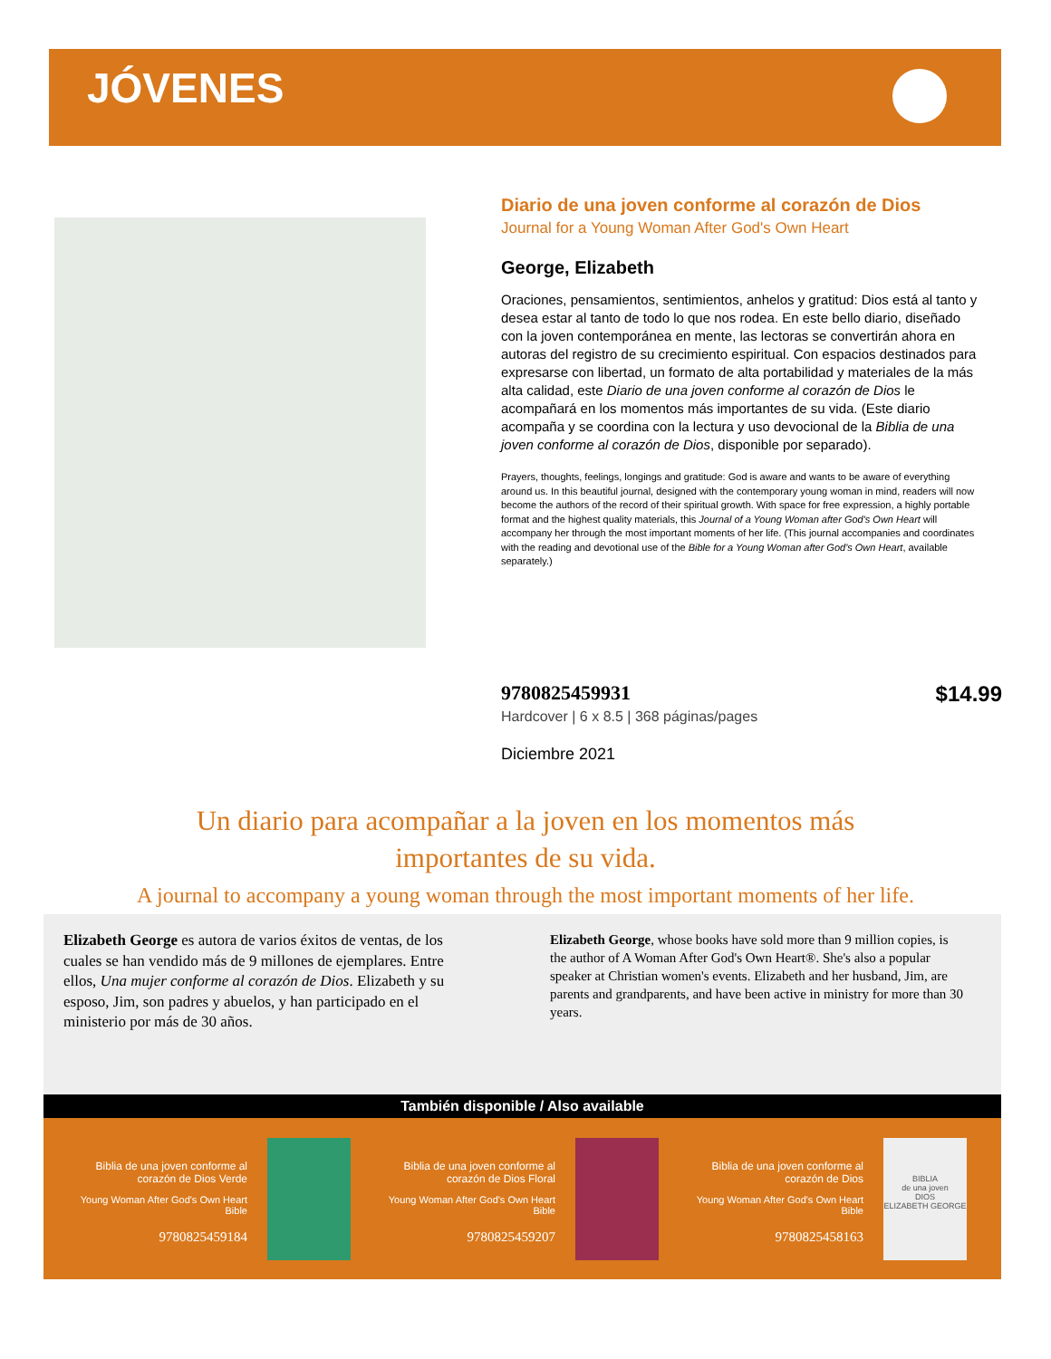JÓVENES
Diario de una joven conforme al corazón de Dios
Journal for a Young Woman After God's Own Heart
George, Elizabeth
Oraciones, pensamientos, sentimientos, anhelos y gratitud: Dios está al tanto y desea estar al tanto de todo lo que nos rodea. En este bello diario, diseñado con la joven contemporánea en mente, las lectoras se convertirán ahora en autoras del registro de su crecimiento espiritual. Con espacios destinados para expresarse con libertad, un formato de alta portabilidad y materiales de la más alta calidad, este Diario de una joven conforme al corazón de Dios le acompañará en los momentos más importantes de su vida. (Este diario acompaña y se coordina con la lectura y uso devocional de la Biblia de una joven conforme al corazón de Dios, disponible por separado).
Prayers, thoughts, feelings, longings and gratitude: God is aware and wants to be aware of everything around us. In this beautiful journal, designed with the contemporary young woman in mind, readers will now become the authors of the record of their spiritual growth. With space for free expression, a highly portable format and the highest quality materials, this Journal of a Young Woman after God's Own Heart will accompany her through the most important moments of her life. (This journal accompanies and coordinates with the reading and devotional use of the Bible for a Young Woman after God's Own Heart, available separately.)
$14.99 9780825459931
Hardcover | 6 x 8.5 | 368 páginas/pages
Diciembre 2021
Un diario para acompañar a la joven en los momentos más
importantes de su vida.
A journal to accompany a young woman through the most important moments of her life.
Elizabeth George es autora de varios éxitos de ventas, de los cuales se han vendido más de 9 millones de ejemplares. Entre ellos, Una mujer conforme al corazón de Dios. Elizabeth y su esposo, Jim, son padres y abuelos, y han participado en el ministerio por más de 30 años.
Elizabeth George, whose books have sold more than 9 million copies, is the author of A Woman After God's Own Heart®. She's also a popular speaker at Christian women's events. Elizabeth and her husband, Jim, are parents and grandparents, and have been active in ministry for more than 30 years.
También disponible / Also available
Biblia de una joven conforme al corazón de Dios Verde
Young Woman After God's Own Heart Bible
9780825459184
Biblia de una joven conforme al corazón de Dios Floral
Young Woman After God's Own Heart Bible
9780825459207
Biblia de una joven conforme al corazón de Dios
Young Woman After God's Own Heart Bible
9780825458163
BIBLIA
de una joven
DIOS
ELIZABETH GEORGE